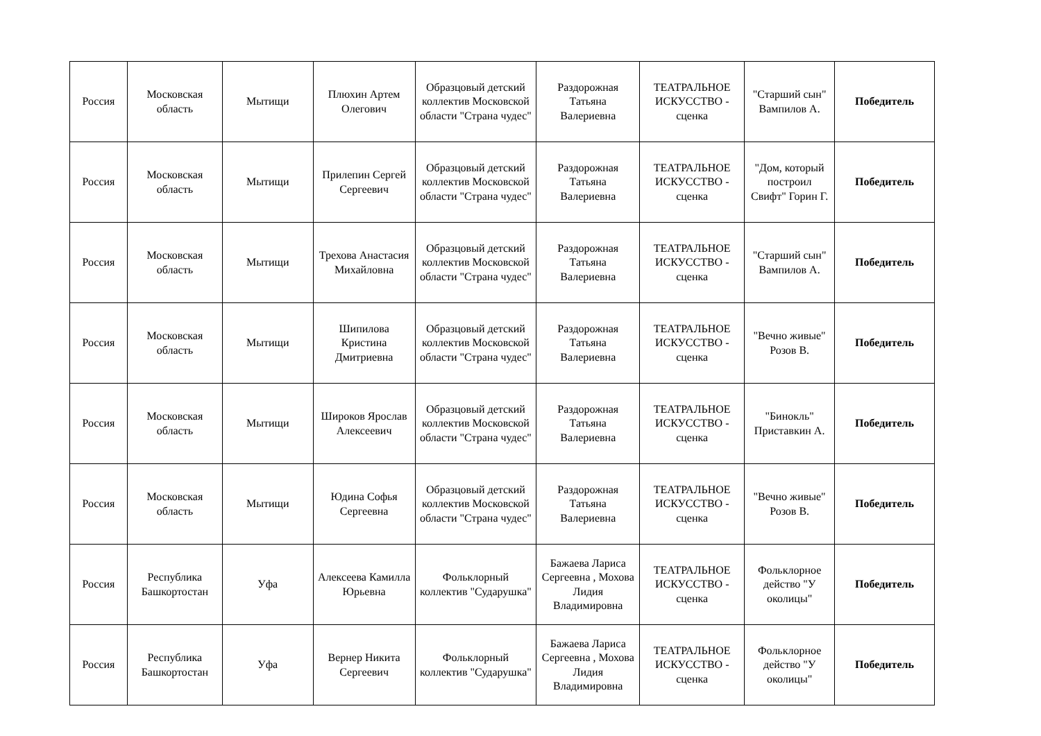| Россия | Московская область | Мытищи | Плюхин Артем Олегович | Образцовый детский коллектив Московской области "Страна чудес" | Раздорожная Татьяна Валериевна | ТЕАТРАЛЬНОЕ ИСКУССТВО - сценка | "Старший сын" Вампилов А. | Победитель |
| Россия | Московская область | Мытищи | Прилепин Сергей Сергеевич | Образцовый детский коллектив Московской области "Страна чудес" | Раздорожная Татьяна Валериевна | ТЕАТРАЛЬНОЕ ИСКУССТВО - сценка | "Дом, который построил Свифт" Горин Г. | Победитель |
| Россия | Московская область | Мытищи | Трехова Анастасия Михайловна | Образцовый детский коллектив Московской области "Страна чудес" | Раздорожная Татьяна Валериевна | ТЕАТРАЛЬНОЕ ИСКУССТВО - сценка | "Старший сын" Вампилов А. | Победитель |
| Россия | Московская область | Мытищи | Шипилова Кристина Дмитриевна | Образцовый детский коллектив Московской области "Страна чудес" | Раздорожная Татьяна Валериевна | ТЕАТРАЛЬНОЕ ИСКУССТВО - сценка | "Вечно живые" Розов В. | Победитель |
| Россия | Московская область | Мытищи | Широков Ярослав Алексеевич | Образцовый детский коллектив Московской области "Страна чудес" | Раздорожная Татьяна Валериевна | ТЕАТРАЛЬНОЕ ИСКУССТВО - сценка | "Бинокль" Приставкин А. | Победитель |
| Россия | Московская область | Мытищи | Юдина Софья Сергеевна | Образцовый детский коллектив Московской области "Страна чудес" | Раздорожная Татьяна Валериевна | ТЕАТРАЛЬНОЕ ИСКУССТВО - сценка | "Вечно живые" Розов В. | Победитель |
| Россия | Республика Башкортостан | Уфа | Алексеева Камилла Юрьевна | Фольклорный коллектив "Сударушка" | Бажаева Лариса Сергеевна , Мохова Лидия Владимировна | ТЕАТРАЛЬНОЕ ИСКУССТВО - сценка | Фольклорное действо "У околицы" | Победитель |
| Россия | Республика Башкортостан | Уфа | Вернер Никита Сергеевич | Фольклорный коллектив "Сударушка" | Бажаева Лариса Сергеевна , Мохова Лидия Владимировна | ТЕАТРАЛЬНОЕ ИСКУССТВО - сценка | Фольклорное действо "У околицы" | Победитель |